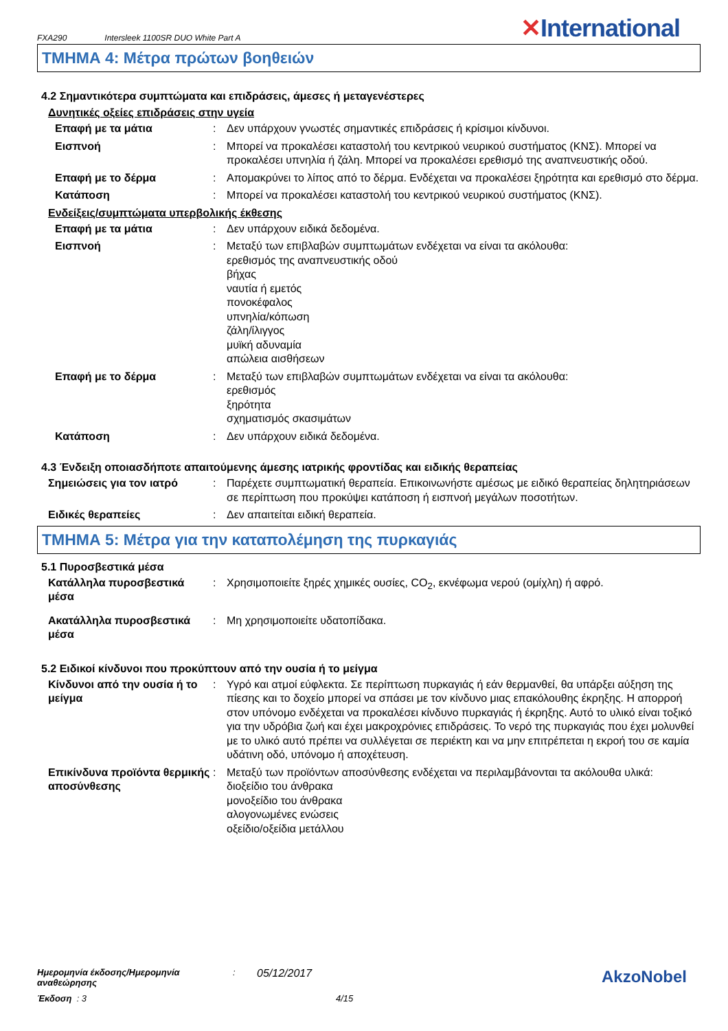FXA290 Intersleek 1100SR DUO White Part A ✕International
ΤΜΗΜΑ 4: Μέτρα πρώτων βοηθειών
4.2 Σημαντικότερα συμπτώματα και επιδράσεις, άμεσες ή μεταγενέστερες
Δυνητικές οξείες επιδράσεις στην υγεία
Επαφή με τα μάτια : Δεν υπάρχουν γνωστές σημαντικές επιδράσεις ή κρίσιμοι κίνδυνοι.
Εισπνοή : Μπορεί να προκαλέσει καταστολή του κεντρικού νευρικού συστήματος (ΚΝΣ). Μπορεί να προκαλέσει υπνηλία ή ζάλη. Μπορεί να προκαλέσει ερεθισμό της αναπνευστικής οδού.
Επαφή με το δέρμα : Απομακρύνει το λίπος από το δέρμα. Ενδέχεται να προκαλέσει ξηρότητα και ερεθισμό στο δέρμα.
Κατάποση : Μπορεί να προκαλέσει καταστολή του κεντρικού νευρικού συστήματος (ΚΝΣ).
Ενδείξεις/συμπτώματα υπερβολικής έκθεσης
Επαφή με τα μάτια : Δεν υπάρχουν ειδικά δεδομένα.
Εισπνοή : Μεταξύ των επιβλαβών συμπτωμάτων ενδέχεται να είναι τα ακόλουθα:
ερεθισμός της αναπνευστικής οδού
βήχας
ναυτία ή εμετός
πονοκέφαλος
υπνηλία/κόπωση
ζάλη/ίλιγγος
μυϊκή αδυναμία
απώλεια αισθήσεων
Επαφή με το δέρμα : Μεταξύ των επιβλαβών συμπτωμάτων ενδέχεται να είναι τα ακόλουθα:
ερεθισμός
ξηρότητα
σχηματισμός σκασιμάτων
Κατάποση : Δεν υπάρχουν ειδικά δεδομένα.
4.3 Ένδειξη οποιασδήποτε απαιτούμενης άμεσης ιατρικής φροντίδας και ειδικής θεραπείας
Σημειώσεις για τον ιατρό : Παρέχετε συμπτωματική θεραπεία. Επικοινωνήστε αμέσως με ειδικό θεραπείας δηλητηριάσεων σε περίπτωση που προκύψει κατάποση ή εισπνοή μεγάλων ποσοτήτων.
Ειδικές θεραπείες : Δεν απαιτείται ειδική θεραπεία.
ΤΜΗΜΑ 5: Μέτρα για την καταπολέμηση της πυρκαγιάς
5.1 Πυροσβεστικά μέσα
Κατάλληλα πυροσβεστικά μέσα
: Χρησιμοποιείτε ξηρές χημικές ουσίες, CO<sub>2</sub>, εκνέφωμα νερού (ομίχλη) ή αφρό.
Ακατάλληλα πυροσβεστικά μέσα
: Μη χρησιμοποιείτε υδατοπίδακα.
5.2 Ειδικοί κίνδυνοι που προκύπτουν από την ουσία ή το μείγμα
Κίνδυνοι από την ουσία ή το μείγμα
: Υγρό και ατμοί εύφλεκτα. Σε περίπτωση πυρκαγιάς ή εάν θερμανθεί, θα υπάρξει αύξηση της πίεσης και το δοχείο μπορεί να σπάσει με τον κίνδυνο μιας επακόλουθης έκρηξης. Η απορροή στον υπόνομο ενδέχεται να προκαλέσει κίνδυνο πυρκαγιάς ή έκρηξης. Αυτό το υλικό είναι τοξικό για την υδρόβια ζωή και έχει μακροχρόνιες επιδράσεις. Το νερό της πυρκαγιάς που έχει μολυνθεί με το υλικό αυτό πρέπει να συλλέγεται σε περιέκτη και να μην επιτρέπεται η εκροή του σε καμία υδάτινη οδό, υπόνομο ή αποχέτευση.
Επικίνδυνα προϊόντα θερμικής αποσύνθεσης
: Μεταξύ των προϊόντων αποσύνθεσης ενδέχεται να περιλαμβάνονται τα ακόλουθα υλικά:
διοξείδιο του άνθρακα
μονοξείδιο του άνθρακα
αλογονωμένες ενώσεις
οξείδιο/οξείδια μετάλλου
Ημερομηνία έκδοσης/Ημερομηνία αναθεώρησης: 05/12/2017 AkzoNobel
Έκδοση : 3 4/15